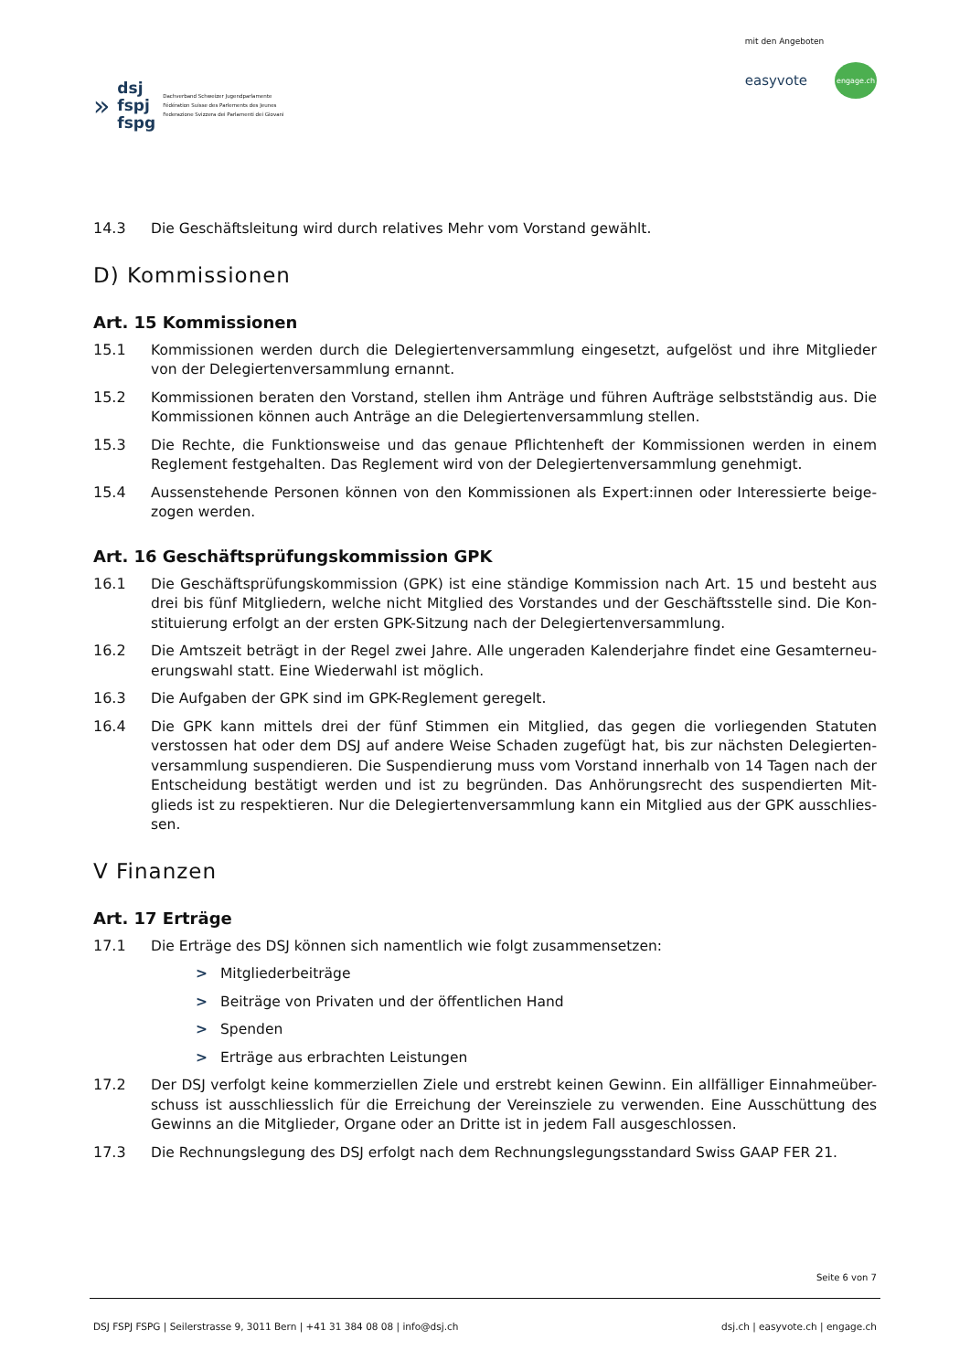»
dsj
fspj
fspg
Dachverband Schweizer Jugendparlamente
Fédération Suisse des Parlements des Jeunes
Federazione Svizzera dei Parlamenti dei Giovani
mit den Angeboten
easyvote engage.ch
14.3
Die Geschäftsleitung wird durch relatives Mehr vom Vorstand gewählt.
D) Kommissionen
Art. 15 Kommissionen
15.1
Kommissionen werden durch die Delegiertenversammlung eingesetzt, aufgelöst und ihre Mitglieder von der Delegiertenversammlung ernannt.
15.2
Kommissionen beraten den Vorstand, stellen ihm Anträge und führen Aufträge selbstständig aus. Die Kommissionen können auch Anträge an die Delegiertenversammlung stellen.
15.3
Die Rechte, die Funktionsweise und das genaue Pflichtenheft der Kommissionen werden in einem Reglement festgehalten. Das Reglement wird von der Delegiertenversammlung genehmigt.
15.4
Aussenstehende Personen können von den Kommissionen als Expert:innen oder Interessierte beige-zogen werden.
Art. 16 Geschäftsprüfungskommission GPK
16.1
Die Geschäftsprüfungskommission (GPK) ist eine ständige Kommission nach Art. 15 und besteht aus drei bis fünf Mitgliedern, welche nicht Mitglied des Vorstandes und der Geschäftsstelle sind. Die Kon-stituierung erfolgt an der ersten GPK-Sitzung nach der Delegiertenversammlung.
16.2
Die Amtszeit beträgt in der Regel zwei Jahre. Alle ungeraden Kalenderjahre findet eine Gesamterneu-erungswahl statt. Eine Wiederwahl ist möglich.
16.3
Die Aufgaben der GPK sind im GPK-Reglement geregelt.
16.4
Die GPK kann mittels drei der fünf Stimmen ein Mitglied, das gegen die vorliegenden Statuten verstossen hat oder dem DSJ auf andere Weise Schaden zugefügt hat, bis zur nächsten Delegierten-versammlung suspendieren. Die Suspendierung muss vom Vorstand innerhalb von 14 Tagen nach der Entscheidung bestätigt werden und ist zu begründen. Das Anhörungsrecht des suspendierten Mit-glieds ist zu respektieren. Nur die Delegiertenversammlung kann ein Mitglied aus der GPK ausschlies-sen.
V Finanzen
Art. 17 Erträge
17.1
Die Erträge des DSJ können sich namentlich wie folgt zusammensetzen:
> Mitgliederbeiträge
> Beiträge von Privaten und der öffentlichen Hand
> Spenden
> Erträge aus erbrachten Leistungen
17.2
Der DSJ verfolgt keine kommerziellen Ziele und erstrebt keinen Gewinn. Ein allfälliger Einnahmeüber-schuss ist ausschliesslich für die Erreichung der Vereinsziele zu verwenden. Eine Ausschüttung des Gewinns an die Mitglieder, Organe oder an Dritte ist in jedem Fall ausgeschlossen.
17.3
Die Rechnungslegung des DSJ erfolgt nach dem Rechnungslegungsstandard Swiss GAAP FER 21.
Seite 6 von 7
DSJ FSPJ FSPG | Seilerstrasse 9, 3011 Bern | +41 31 384 08 08 | info@dsj.ch dsj.ch | easyvote.ch | engage.ch